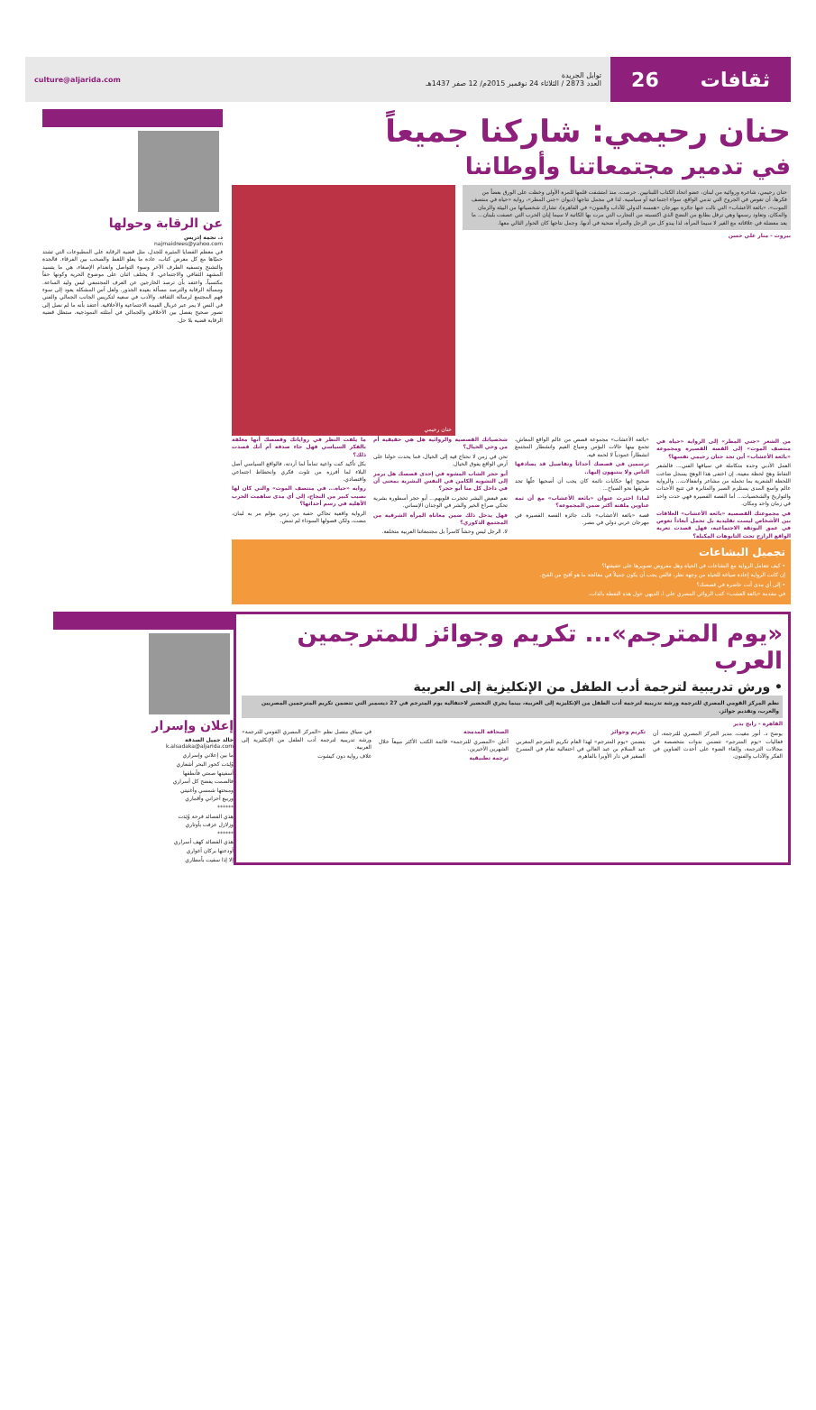ثقافات 26
توابل الجريدة
العدد 2873 / الثلاثاء 24 نوفمبر 2015م/ 12 صفر 1437هـ
culture@aljarida.com
حنان رحيمي: شاركنا جميعاً
في تدمير مجتمعاتنا وأوطاننا
حنان رحيمي، شاعرة وروائية من لبنان، عضو اتحاد الكتاب اللبنانيين. حرصت، منذ امتشقت قلمها للمرة الأولى وخطت على الورق بعضاً من فكرها، أن تغوص في الجروح التي تدمي الواقع، سواء اجتماعية أو سياسية. لذا في مجمل نتاجها (ديوان «جني المطر»، رواية «حياة في منتصف الموت»، «بائعة الأعشاب» التي نالت عنها جائزة مهرجان «همسة الدولي للآداب والفنون» في القاهرة)، تشارك شخصياتها من البيئة والزمان والمكان، وتعاود رسمها وهي ترفل بطابع من النضج الذي اكتسبته من التجارب التي مرت بها الكاتبة لا سيما إبان الحرب التي عصفت بلبنان... ما يعد معضلة في علاقاته مع الغير لا سيما المرأة، لذا يبدو كل من الرجل والمرأة ضحية في أدبها. وجمل نتاجها كان الحوار التالي معها.
بيروت - منار علي حسن
حنان رحيمي
من الشعر «جني المطر» إلى الرواية «حياة في منتصف الموت» إلى القصة القصيرة ومجموعة «بائعة الأعشاب» أين تجد حنان رحيمي نفسها؟
العمل الأدبي وحدة متكاملة في سياقها الفني... فالشعر التقاط وهج لحظة معينة، إن اختفى هذا الوهج يسجل ضاعت اللحظة الشعرية بما تحمله من مشاعر وانفعالات... والرواية عالم واسع المدى يستلزم الصبر والمثابرة في تتبع الأحداث والتواريخ والشخصيات... أما القصة القصيرة فهي حدث واحد في زمان واحد ومكان.
في مجموعتك القصصية «بائعة الأعشاب» العلاقات بين الأشخاص ليست تقليدية بل تحمل أبعاداً تغوص في عمق البوتقة الاجتماعية، فهل قصدت تعرية الواقع الرازح تحت التابوهات المكبلة؟
«بائعة الأعشاب» مجموعة قصص من عالم الواقع المعاش، تجمع بينها حالات البؤس وضياع القيم وانشطار المجتمع انشطاراً عمودياً لا لحمة فيه.
ترسمين في قصصك أحداثاً وتفاصيل قد يصادفها الناس ولا ينتبهون إليها..
صحيح إنها حكايات نائمة كان يجب أن أصحيها علّها تجد طريقها نحو الصباح...
لماذا اخترت عنوان «بائعة الأعشاب» مع أن ثمة عناوين ملفتة أكثر ضمن المجموعة؟
قصة «بائعة الأعشاب» نالت جائزة القصة القصيرة في مهرجان عربي دولي في مصر.
شخصياتك القصصية والروائية هل هي حقيقية أم من وحي الخيال؟
نحن في زمن لا نحتاج فيه إلى الخيال، فما يحدث حولنا على أرض الواقع يفوق الخيال.
أبو حجر الشاب المشوه في إحدى قصصك هل يرمز إلى التشويه الكامن في النفس البشرية بمعنى أن في داخل كل منا أبو حجر؟
نعم فبعض البشر تحجرت قلوبهم... أبو حجر أسطورة بشرية تحكي صراع الخير والشر في الوجدان الإنساني.
فهل يدخل ذلك ضمن معاناة المرأة الشرقية من المجتمع الذكوري؟
لا، الرجل ليس وحشاً كاسراً بل مجتمعاتنا العربية متخلفة.
ما يلفت النظر في رواياتك وقصصك أنها مغلفة بالفكر السياسي فهل جاء صدفة أم أنك قصدت ذلك؟
بكل تأكيد كنت واعية تماماً لما أردته، فالواقع السياسي أصل البلاء لما أفرزه من تلوث فكري وانحطاط اجتماعي واقتصادي.
روايه «حياة... في منتصف الموت» والتي كان لها نصيب كبير من النجاح، إلى أي مدى ساهمت الحرب الأهلية في رسم أحداثها؟
الرواية واقعية تحاكي حقبة من زمن مؤلم مر به لبنان، مضت، ولكن فصولها السوداء لم تمض.
تجميل البشاعات
• كيف تتعامل الرواية مع البشاعات في الحياة وهل مفروض تصويرها على حقيقتها؟
إن كانت الرواية إعادة صياغة للحياة من وجهة نظر، فالفن يجب أن يكون جميلاً في معالجة ما هو أقبح من القبح.
• إلى أي مدى أنت حاضرة في قصصك؟
في مقدمة «بائعة العشب» كتب الروائي المصري علي ا. الديهي حول هذه النقطة بالذات.
عن الرقابة وحولها
د. نجمة إدريس
najmaidrees@yahoo.com
في معظم القضايا المثيرة للجدل، مثل قضية الرقابة على المطبوعات التي تشتد حميّاها مع كل معرض كتاب، عادة ما يعلو اللغط والصخب بين الفرقاء. فالجدة والتشنج وتسفيه الطرف الآخر وسوء التواصل وانعدام الإصغاء، هي ما يتسيد المشهد الثقافي والاجتماعي. لا يختلف اثنان على موضوع الحرية وكونها حقاً مكتسباً. واعتقد بأن ترصد الخارجين عن العرف المجتمعي ليس وليد الساعة. ومسألة الرقابة والترصد مسألة بعيدة الجذور. ولعل أس المشكلة يعود إلى سوء فهم المجتمع لرسالة الثقافة. والأدب في سعيه لتكريس الجانب الجمالي والفني في النص لا يمر عبر غربال القيمة الاجتماعية والأخلاقية. أعتقد بأنه ما لم نصل إلى تصور صحيح يفصل بين الأخلاقي والجمالي في أمثلته النموذجية، ستظل قضية الرقابة قضية بلا حل.
«يوم المترجم»... تكريم وجوائز للمترجمين العرب
• ورش تدريبية لترجمة أدب الطفل من الإنكليزية إلى العربية
نظم المركز القومي المصري للترجمة ورشة تدريبية لترجمة أدب الطفل من الإنكليزية إلى العربية، بينما يجري التحضير لاحتفالية يوم المترجم في 27 ديسمبر التي تتضمن تكريم المترجمين المصريين والعرب، وتقديم جوائز.
القاهرة - رابح بدير
يوضح د. أنور مغيث، مدير المركز المصري للترجمة، أن فعاليات «يوم المترجم» تتضمن ندوات متخصصة في مجالات الترجمة، وإلقاء الضوء على أحدث العناوين في الفكر والآداب والفنون.
تكريم وجوائز
يتضمن «يوم المترجم» لهذا العام تكريم المترجم المغربي عبد السلام بن عبد العالي في احتفالية تقام في المسرح الصغير في دار الأوبرا بالقاهرة.
الصحافة المدمجة
أعلن «المصري للترجمة» قائمة الكتب الأكثر مبيعاً خلال الشهرين الأخيرين.
ترجمة تطبيقية
في سياق متصل نظم «المركز المصري القومي للترجمة» ورشة تدريبية لترجمة أدب الطفل من الإنكليزية إلى العربية.
غلاف رواية دون كيشوت
إعلان وإسرار
خالد جميل الصدقة
k.alsadaka@aljarida.com
ما بين إعلاني وإسراري
وُلِدَت كحور البحر أشعاري
أسقيتها صمتي فأنطقها
فالصمت يفضح كل أسراري
ومنحتها شمسي وأغنيتي
وربيع أحزاني وأقماري
******
هذي القصائد فرحة وُئِدَت
وزلازل عزفت بأوتاري
******
هذي القصائد كهف أسراري
أودعتها بركان أغواري
إلا إذا سقيت بأمطاري